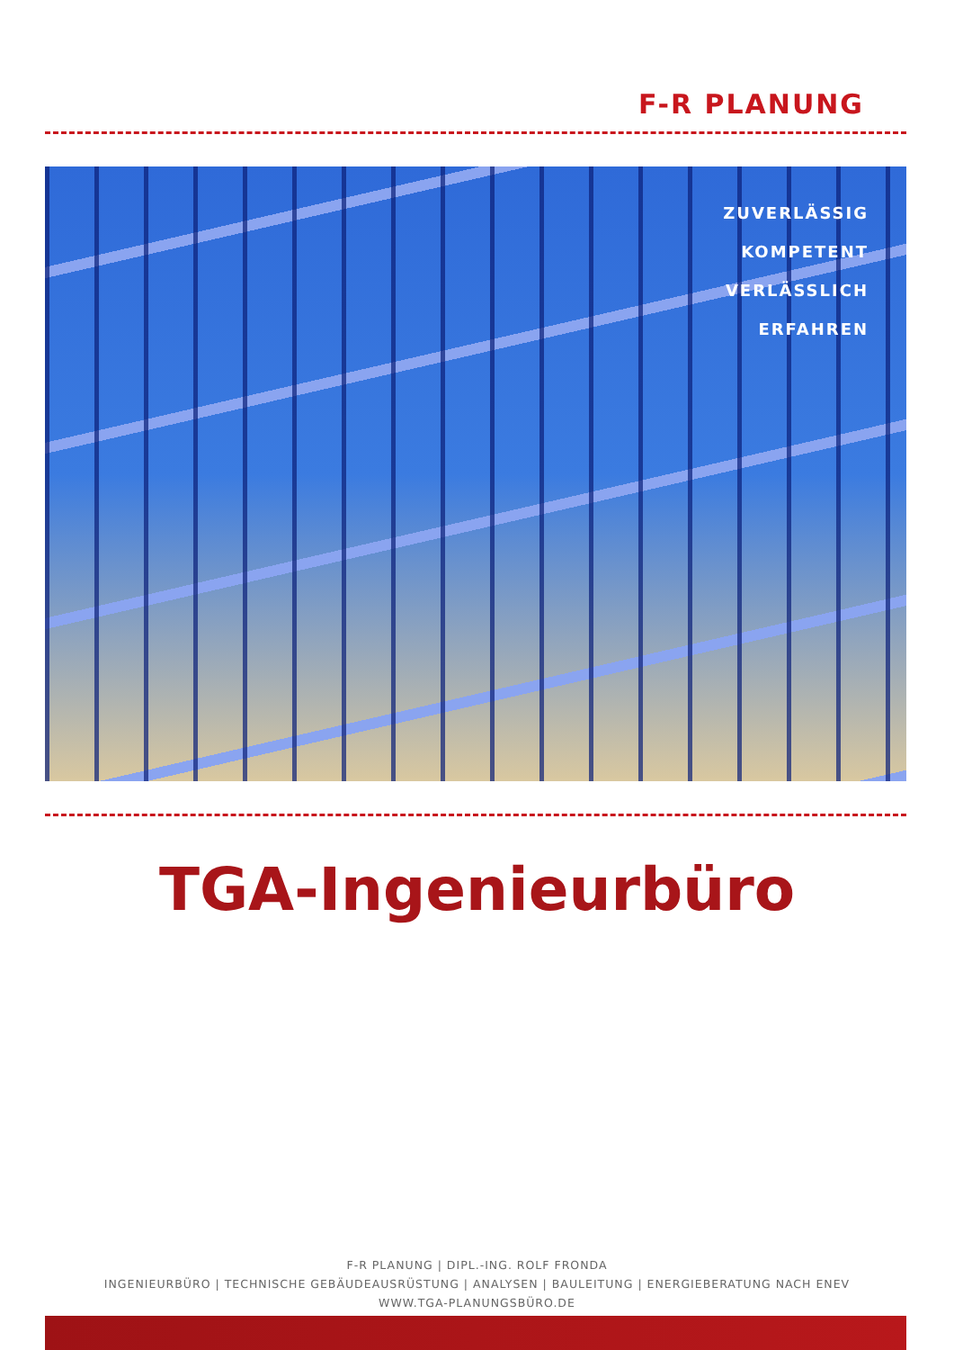F-R PLANUNG
ZUVERLÄSSIG
KOMPETENT
VERLÄSSLICH
ERFAHREN
TGA-Ingenieurbüro
F-R PLANUNG | DIPL.-ING. ROLF FRONDA
INGENIEURBÜRO | TECHNISCHE GEBÄUDEAUSRÜSTUNG | ANALYSEN | BAULEITUNG | ENERGIEBERATUNG NACH ENEV
WWW.TGA-PLANUNGSBÜRO.DE